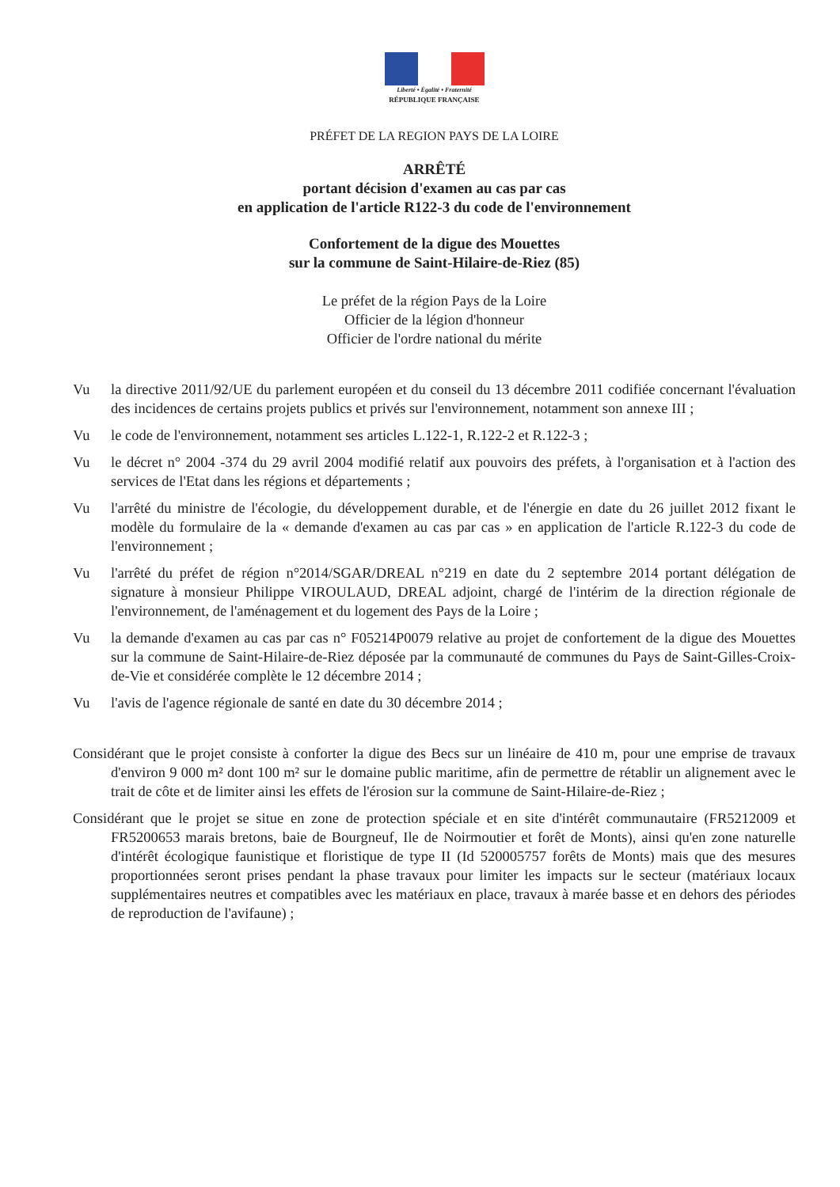Liberté • Égalité • Fraternité
RÉPUBLIQUE FRANÇAISE
PRÉFET DE LA REGION PAYS DE LA LOIRE
ARRÊTÉ
portant décision d'examen au cas par cas
en application de l'article R122-3 du code de l'environnement
Confortement de la digue des Mouettes
sur la commune de Saint-Hilaire-de-Riez (85)
Le préfet de la région Pays de la Loire
Officier de la légion d'honneur
Officier de l'ordre national du mérite
Vu la directive 2011/92/UE du parlement européen et du conseil du 13 décembre 2011 codifiée concernant l'évaluation des incidences de certains projets publics et privés sur l'environnement, notamment son annexe III ;
Vu le code de l'environnement, notamment ses articles L.122-1, R.122-2 et R.122-3 ;
Vu le décret n° 2004 -374 du 29 avril 2004 modifié relatif aux pouvoirs des préfets, à l'organisation et à l'action des services de l'Etat dans les régions et départements ;
Vu l'arrêté du ministre de l'écologie, du développement durable, et de l'énergie en date du 26 juillet 2012 fixant le modèle du formulaire de la « demande d'examen au cas par cas » en application de l'article R.122-3 du code de l'environnement ;
Vu l'arrêté du préfet de région n°2014/SGAR/DREAL n°219 en date du 2 septembre 2014 portant délégation de signature à monsieur Philippe VIROULAUD, DREAL adjoint, chargé de l'intérim de la direction régionale de l'environnement, de l'aménagement et du logement des Pays de la Loire ;
Vu la demande d'examen au cas par cas n° F05214P0079 relative au projet de confortement de la digue des Mouettes sur la commune de Saint-Hilaire-de-Riez déposée par la communauté de communes du Pays de Saint-Gilles-Croix-de-Vie et considérée complète le 12 décembre 2014 ;
Vu l'avis de l'agence régionale de santé en date du 30 décembre 2014 ;
Considérant que le projet consiste à conforter la digue des Becs sur un linéaire de 410 m, pour une emprise de travaux d'environ 9 000 m² dont 100 m² sur le domaine public maritime, afin de permettre de rétablir un alignement avec le trait de côte et de limiter ainsi les effets de l'érosion sur la commune de Saint-Hilaire-de-Riez ;
Considérant que le projet se situe en zone de protection spéciale et en site d'intérêt communautaire (FR5212009 et FR5200653 marais bretons, baie de Bourgneuf, Ile de Noirmoutier et forêt de Monts), ainsi qu'en zone naturelle d'intérêt écologique faunistique et floristique de type II (Id 520005757 forêts de Monts) mais que des mesures proportionnées seront prises pendant la phase travaux pour limiter les impacts sur le secteur (matériaux locaux supplémentaires neutres et compatibles avec les matériaux en place, travaux à marée basse et en dehors des périodes de reproduction de l'avifaune) ;